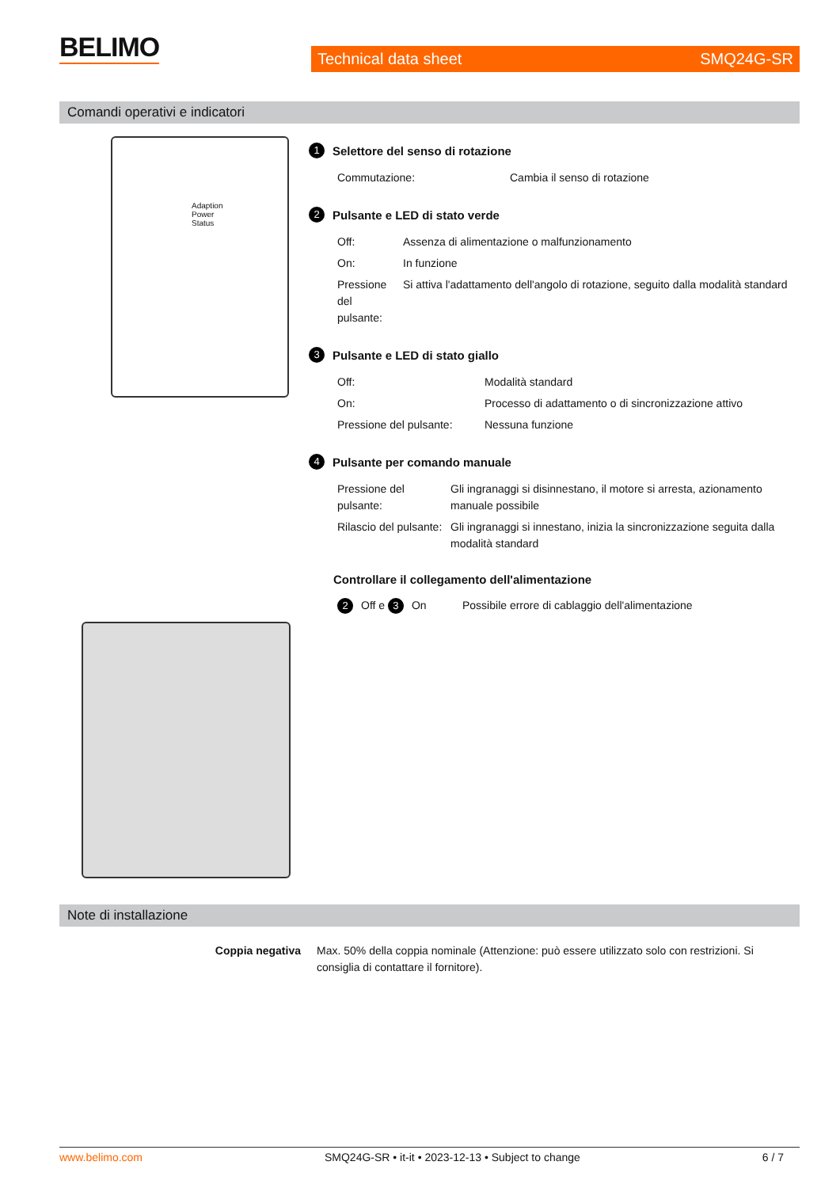BELIMO
Technical data sheet SMQ24G-SR
Comandi operativi e indicatori
Adaption
Power
Status
1 Selettore del senso di rotazione
| Commutazione: | Cambia il senso di rotazione |
2 Pulsante e LED di stato verde
| Off: | Assenza di alimentazione o malfunzionamento |
| On: | In funzione |
| Pressione del pulsante: | Si attiva l'adattamento dell'angolo di rotazione, seguito dalla modalità standard |
3 Pulsante e LED di stato giallo
| Off: | Modalità standard |
| On: | Processo di adattamento o di sincronizzazione attivo |
| Pressione del pulsante: | Nessuna funzione |
4 Pulsante per comando manuale
| Pressione del pulsante: | Gli ingranaggi si disinnestano, il motore si arresta, azionamento manuale possibile |
| Rilascio del pulsante: | Gli ingranaggi si innestano, inizia la sincronizzazione seguita dalla modalità standard |
Controllare il collegamento dell'alimentazione
| 2 Off e 3 On | Possibile errore di cablaggio dell'alimentazione |
Note di installazione
| Coppia negativa | Max. 50% della coppia nominale (Attenzione: può essere utilizzato solo con restrizioni. Si consiglia di contattare il fornitore). |
www.belimo.com SMQ24G-SR • it-it • 2023-12-13 • Subject to change 6 / 7